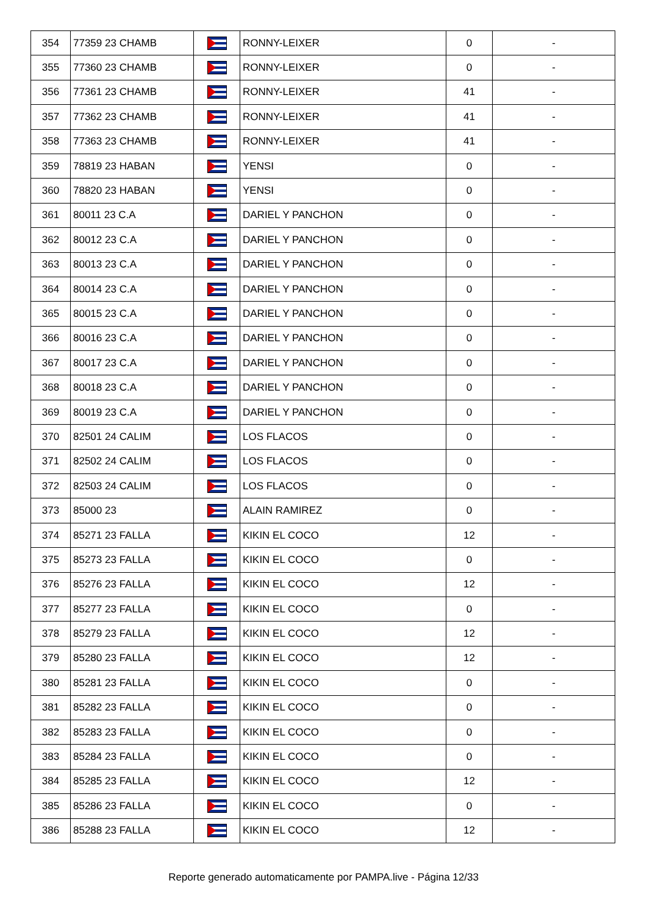| 354 | 77359 23 CHAMB | | RONNY-LEIXER | 0 | - |
| 355 | 77360 23 CHAMB | | RONNY-LEIXER | 0 | - |
| 356 | 77361 23 CHAMB | | RONNY-LEIXER | 41 | - |
| 357 | 77362 23 CHAMB | | RONNY-LEIXER | 41 | - |
| 358 | 77363 23 CHAMB | | RONNY-LEIXER | 41 | - |
| 359 | 78819 23 HABAN | | YENSI | 0 | - |
| 360 | 78820 23 HABAN | | YENSI | 0 | - |
| 361 | 80011 23 C.A | | DARIEL Y PANCHON | 0 | - |
| 362 | 80012 23 C.A | | DARIEL Y PANCHON | 0 | - |
| 363 | 80013 23 C.A | | DARIEL Y PANCHON | 0 | - |
| 364 | 80014 23 C.A | | DARIEL Y PANCHON | 0 | - |
| 365 | 80015 23 C.A | | DARIEL Y PANCHON | 0 | - |
| 366 | 80016 23 C.A | | DARIEL Y PANCHON | 0 | - |
| 367 | 80017 23 C.A | | DARIEL Y PANCHON | 0 | - |
| 368 | 80018 23 C.A | | DARIEL Y PANCHON | 0 | - |
| 369 | 80019 23 C.A | | DARIEL Y PANCHON | 0 | - |
| 370 | 82501 24 CALIM | | LOS FLACOS | 0 | - |
| 371 | 82502 24 CALIM | | LOS FLACOS | 0 | - |
| 372 | 82503 24 CALIM | | LOS FLACOS | 0 | - |
| 373 | 85000 23 | | ALAIN RAMIREZ | 0 | - |
| 374 | 85271 23 FALLA | | KIKIN EL COCO | 12 | - |
| 375 | 85273 23 FALLA | | KIKIN EL COCO | 0 | - |
| 376 | 85276 23 FALLA | | KIKIN EL COCO | 12 | - |
| 377 | 85277 23 FALLA | | KIKIN EL COCO | 0 | - |
| 378 | 85279 23 FALLA | | KIKIN EL COCO | 12 | - |
| 379 | 85280 23 FALLA | | KIKIN EL COCO | 12 | - |
| 380 | 85281 23 FALLA | | KIKIN EL COCO | 0 | - |
| 381 | 85282 23 FALLA | | KIKIN EL COCO | 0 | - |
| 382 | 85283 23 FALLA | | KIKIN EL COCO | 0 | - |
| 383 | 85284 23 FALLA | | KIKIN EL COCO | 0 | - |
| 384 | 85285 23 FALLA | | KIKIN EL COCO | 12 | - |
| 385 | 85286 23 FALLA | | KIKIN EL COCO | 0 | - |
| 386 | 85288 23 FALLA | | KIKIN EL COCO | 12 | - |
Reporte generado automaticamente por PAMPA.live - Página 12/33